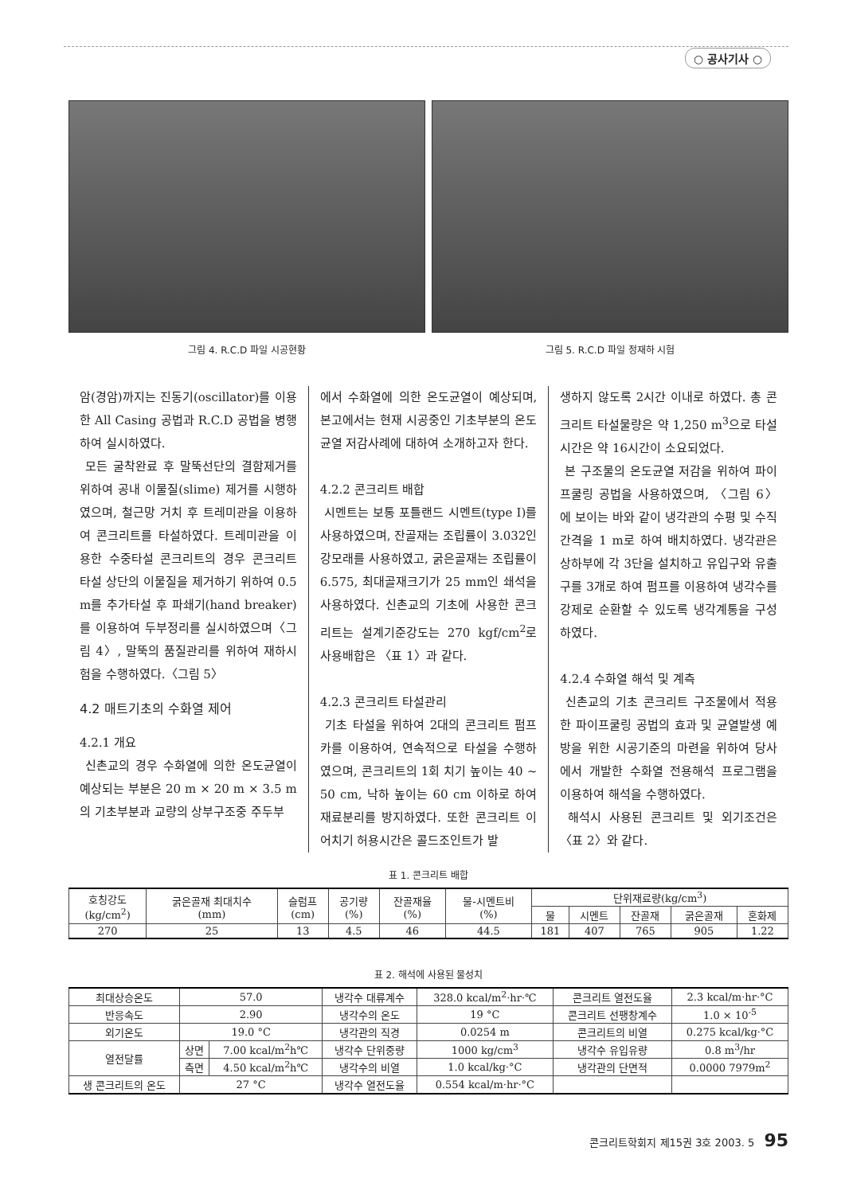○ 공사기사 ○
그림 4. R.C.D 파일 시공현황 그림 5. R.C.D 파일 정재하 시험
암(경암)까지는 진동기(oscillator)를 이용한 All Casing 공법과 R.C.D 공법을 병행하여 실시하였다.
모든 굴착완료 후 말뚝선단의 결함제거를 위하여 공내 이물질(slime) 제거를 시행하였으며, 철근망 거치 후 트레미관을 이용하여 콘크리트를 타설하였다. 트레미관을 이용한 수중타설 콘크리트의 경우 콘크리트 타설 상단의 이물질을 제거하기 위하여 0.5 m를 추가타설 후 파쇄기(hand breaker)를 이용하여 두부정리를 실시하였으며〈그림 4〉, 말뚝의 품질관리를 위하여 재하시험을 수행하였다.〈그림 5〉
4.2 매트기초의 수화열 제어
4.2.1 개요
신촌교의 경우 수화열에 의한 온도균열이 예상되는 부분은 20 m × 20 m × 3.5 m의 기초부분과 교량의 상부구조중 주두부
에서 수화열에 의한 온도균열이 예상되며, 본고에서는 현재 시공중인 기초부분의 온도균열 저감사례에 대하여 소개하고자 한다.
4.2.2 콘크리트 배합
시멘트는 보통 포틀랜드 시멘트(type I)를 사용하였으며, 잔골재는 조립률이 3.032인 강모래를 사용하였고, 굵은골재는 조립률이 6.575, 최대골재크기가 25 mm인 쇄석을 사용하였다. 신촌교의 기초에 사용한 콘크리트는 설계기준강도는 270 kgf/cm<sup>2</sup>로 사용배합은 〈표 1〉과 같다.
4.2.3 콘크리트 타설관리
기초 타설을 위하여 2대의 콘크리트 펌프카를 이용하여, 연속적으로 타설을 수행하였으며, 콘크리트의 1회 치기 높이는 40 ~ 50 cm, 낙하 높이는 60 cm 이하로 하여 재료분리를 방지하였다. 또한 콘크리트 이어치기 허용시간은 콜드조인트가 발
생하지 않도록 2시간 이내로 하였다. 총 콘크리트 타설물량은 약 1,250 m<sup>3</sup>으로 타설 시간은 약 16시간이 소요되었다.
본 구조물의 온도균열 저감을 위하여 파이프쿨링 공법을 사용하였으며, 〈그림 6〉에 보이는 바와 같이 냉각관의 수평 및 수직간격을 1 m로 하여 배치하였다. 냉각관은 상하부에 각 3단을 설치하고 유입구와 유출구를 3개로 하여 펌프를 이용하여 냉각수를 강제로 순환할 수 있도록 냉각계통을 구성하였다.
4.2.4 수화열 해석 및 계측
신촌교의 기초 콘크리트 구조물에서 적용한 파이프쿨링 공법의 효과 및 균열발생 예방을 위한 시공기준의 마련을 위하여 당사에서 개발한 수화열 전용해석 프로그램을 이용하여 해석을 수행하였다.
해석시 사용된 콘크리트 및 외기조건은 〈표 2〉와 같다.
표 1. 콘크리트 배합
| 호칭강도 (kg/cm<sup>2</sup>) | 굵은골재 최대치수 (mm) | 슬럼프 (cm) | 공기량 (%) | 잔골재율 (%) | 물-시멘트비 (%) | 단위재료량(kg/cm<sup>3</sup>) | | | | |
| --- | --- | --- | --- | --- | --- | --- | --- | --- | --- | --- |
| | | | | | | 물 | 시멘트 | 잔골재 | 굵은골재 | 혼화제 |
| 270 | 25 | 13 | 4.5 | 46 | 44.5 | 181 | 407 | 765 | 905 | 1.22 |
표 2. 해석에 사용된 물성치
| 최대상승온도 | 57.0 | | 냉각수 대류계수 | 328.0 kcal/m<sup>2</sup>·hr·℃ | 콘크리트 열전도율 | 2.3 kcal/m·hr·°C |
| 반응속도 | 2.90 | | 냉각수의 온도 | 19 °C | 콘크리트 선팽창계수 | 1.0 × 10<sup>-5</sup> |
| 외기온도 | 19.0 °C | | 냉각관의 직경 | 0.0254 m | 콘크리트의 비열 | 0.275 kcal/kg·°C |
| 열전달률 | 상면 | 7.00 kcal/m<sup>2</sup>h℃ | 냉각수 단위중량 | 1000 kg/cm<sup>3</sup> | 냉각수 유입유량 | 0.8 m<sup>3</sup>/hr |
| | 측면 | 4.50 kcal/m<sup>2</sup>h℃ | 냉각수의 비열 | 1.0 kcal/kg·°C | 냉각관의 단면적 | 0.0000 7979m<sup>2</sup> |
| 생 콘크리트의 온도 | 27 °C | | 냉각수 열전도율 | 0.554 kcal/m·hr·°C | | |
콘크리트학회지 제15권 3호 2003. 5 95